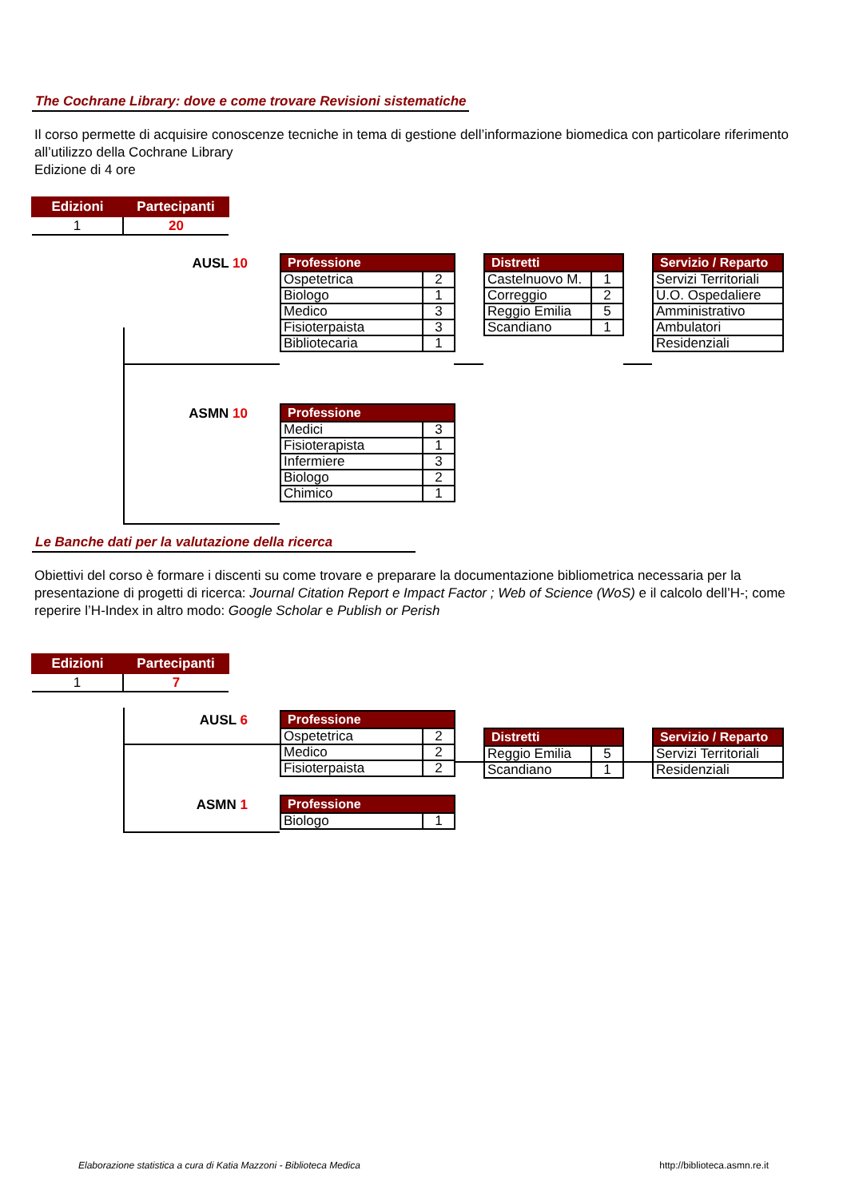The Cochrane Library: dove e come trovare Revisioni sistematiche
Il corso permette di acquisire conoscenze tecniche in tema di gestione dell’informazione biomedica con particolare riferimento all’utilizzo della Cochrane Library
Edizione di 4 ore
| Edizioni | Partecipanti |
| --- | --- |
| 1 | 20 |
AUSL 10
| Professione | |
| --- | --- |
| Ospetetrica | 2 |
| Biologo | 1 |
| Medico | 3 |
| Fisioterpaista | 3 |
| Bibliotecaria | 1 |
| Distretti | |
| --- | --- |
| Castelnuovo M. | 1 |
| Correggio | 2 |
| Reggio Emilia | 5 |
| Scandiano | 1 |
| Servizio / Reparto |
| --- |
| Servizi Territoriali |
| U.O. Ospedaliere |
| Amministrativo |
| Ambulatori |
| Residenziali |
ASMN 10
| Professione | |
| --- | --- |
| Medici | 3 |
| Fisioterapista | 1 |
| Infermiere | 3 |
| Biologo | 2 |
| Chimico | 1 |
Le Banche dati per la valutazione della ricerca
Obiettivi del corso è formare i discenti su come trovare e preparare la documentazione bibliometrica necessaria per la presentazione di progetti di ricerca: Journal Citation Report e Impact Factor ; Web of Science (WoS) e il calcolo dell’H-; come reperire l’H-Index in altro modo: Google Scholar e Publish or Perish
| Edizioni | Partecipanti |
| --- | --- |
| 1 | 7 |
AUSL 6
| Professione | |
| --- | --- |
| Ospetetrica | 2 |
| Medico | 2 |
| Fisioterpaista | 2 |
| Distretti | |
| --- | --- |
| Reggio Emilia | 5 |
| Scandiano | 1 |
| Servizio / Reparto |
| --- |
| Servizi Territoriali |
| Residenziali |
ASMN 1
| Professione | |
| --- | --- |
| Biologo | 1 |
Elaborazione statistica a cura di Katia Mazzoni - Biblioteca Medica http://biblioteca.asmn.re.it